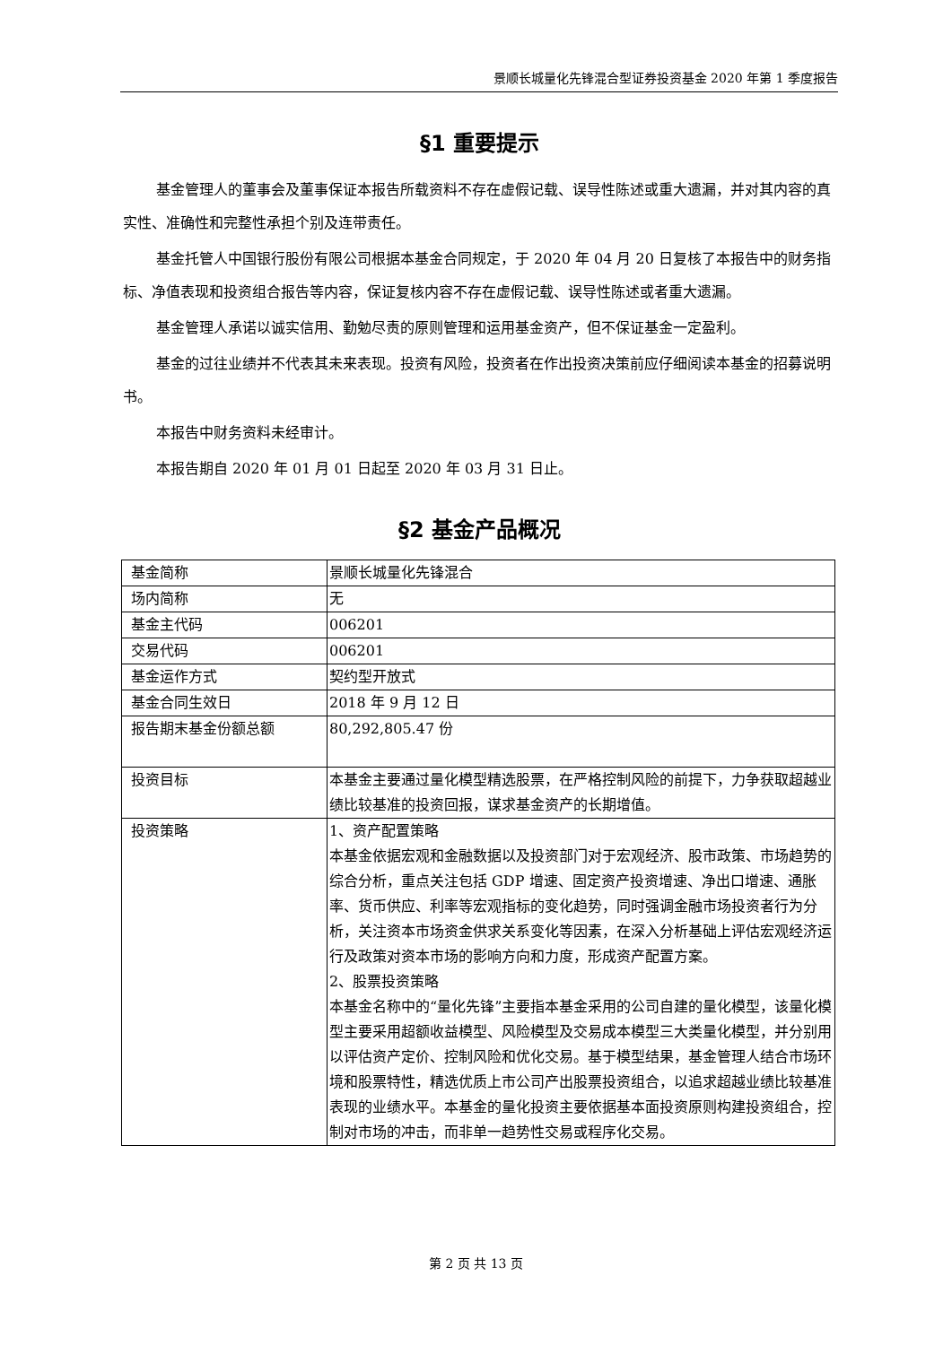景顺长城量化先锋混合型证券投资基金 2020 年第 1 季度报告
§1 重要提示
基金管理人的董事会及董事保证本报告所载资料不存在虚假记载、误导性陈述或重大遗漏，并对其内容的真实性、准确性和完整性承担个别及连带责任。
基金托管人中国银行股份有限公司根据本基金合同规定，于 2020 年 04 月 20 日复核了本报告中的财务指标、净值表现和投资组合报告等内容，保证复核内容不存在虚假记载、误导性陈述或者重大遗漏。
基金管理人承诺以诚实信用、勤勉尽责的原则管理和运用基金资产，但不保证基金一定盈利。
基金的过往业绩并不代表其未来表现。投资有风险，投资者在作出投资决策前应仔细阅读本基金的招募说明书。
本报告中财务资料未经审计。
本报告期自 2020 年 01 月 01 日起至 2020 年 03 月 31 日止。
§2 基金产品概况
| 基金简称 | 景顺长城量化先锋混合 |
| 场内简称 | 无 |
| 基金主代码 | 006201 |
| 交易代码 | 006201 |
| 基金运作方式 | 契约型开放式 |
| 基金合同生效日 | 2018 年 9 月 12 日 |
| 报告期末基金份额总额 | 80,292,805.47 份 |
| 投资目标 | 本基金主要通过量化模型精选股票，在严格控制风险的前提下，力争获取超越业绩比较基准的投资回报，谋求基金资产的长期增值。 |
| 投资策略 | 1、资产配置策略 本基金依据宏观和金融数据以及投资部门对于宏观经济、股市政策、市场趋势的综合分析，重点关注包括 GDP 增速、固定资产投资增速、净出口增速、通胀率、货币供应、利率等宏观指标的变化趋势，同时强调金融市场投资者行为分析，关注资本市场资金供求关系变化等因素，在深入分析基础上评估宏观经济运行及政策对资本市场的影响方向和力度，形成资产配置方案。 2、股票投资策略 本基金名称中的“量化先锋”主要指本基金采用的公司自建的量化模型，该量化模型主要采用超额收益模型、风险模型及交易成本模型三大类量化模型，并分别用以评估资产定价、控制风险和优化交易。基于模型结果，基金管理人结合市场环境和股票特性，精选优质上市公司产出股票投资组合，以追求超越业绩比较基准表现的业绩水平。本基金的量化投资主要依据基本面投资原则构建投资组合，控制对市场的冲击，而非单一趋势性交易或程序化交易。 |
第 2 页 共 13 页